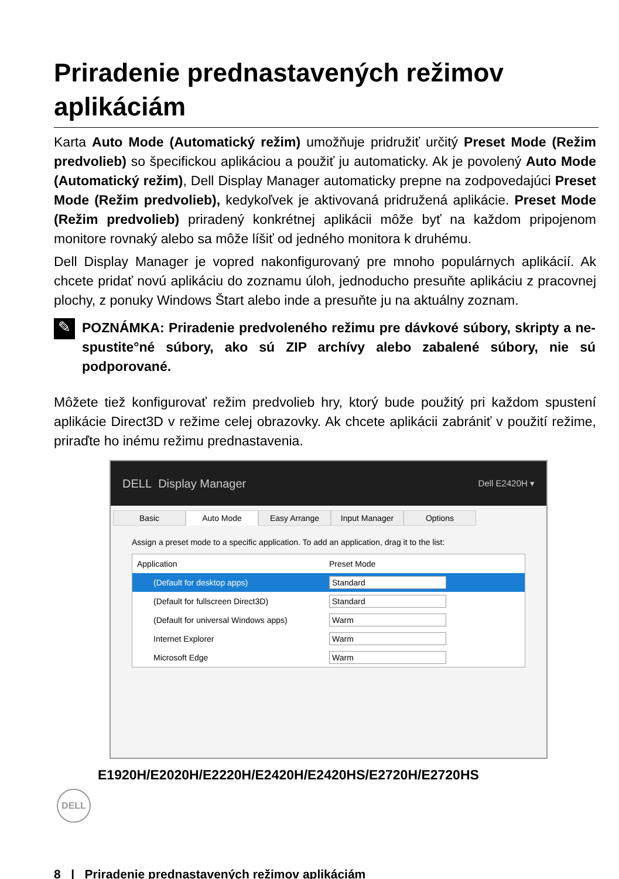Priradenie prednastavených režimov aplikáciám
Karta Auto Mode (Automatický režim) umožňuje pridružiť určitý Preset Mode (Režim predvolieb) so špecifickou aplikáciou a použiť ju automaticky. Ak je povolený Auto Mode (Automatický režim), Dell Display Manager automaticky prepne na zodpovedajúci Preset Mode (Režim predvolieb), kedykoľvek je aktivovaná pridružená aplikácie. Preset Mode (Režim predvolieb) priradený konkrétnej aplikácii môže byť na každom pripojenom monitore rovnaký alebo sa môže líšiť od jedného monitora k druhému.
Dell Display Manager je vopred nakonfigurovaný pre mnoho populárnych aplikácií. Ak chcete pridať novú aplikáciu do zoznamu úloh, jednoducho presuňte aplikáciu z pracovnej plochy, z ponuky Windows Štart alebo inde a presuňte ju na aktuálny zoznam.
✎
POZNÁMKA: Priradenie predvoleného režimu pre dávkové súbory, skripty a ne-spustite°né súbory, ako sú ZIP archívy alebo zabalené súbory, nie sú podporované.
Môžete tiež konfigurovať režim predvolieb hry, ktorý bude použitý pri každom spustení aplikácie Direct3D v režime celej obrazovky. Ak chcete aplikácii zabrániť v použití režime, priraďte ho inému režimu prednastavenia.
DELL Display Manager Dell E2420H ▾
Basic Auto Mode Easy Arrange Input Manager Options
Assign a preset mode to a specific application. To add an application, drag it to the list:
Application Preset Mode
(Default for desktop apps) Standard
(Default for fullscreen Direct3D) Standard
(Default for universal Windows apps) Warm
Internet Explorer Warm
Microsoft Edge Warm
E1920H/E2020H/E2220H/E2420H/E2420HS/E2720H/E2720HS
DELL
8 | Priradenie prednastavených režimov aplikáciám